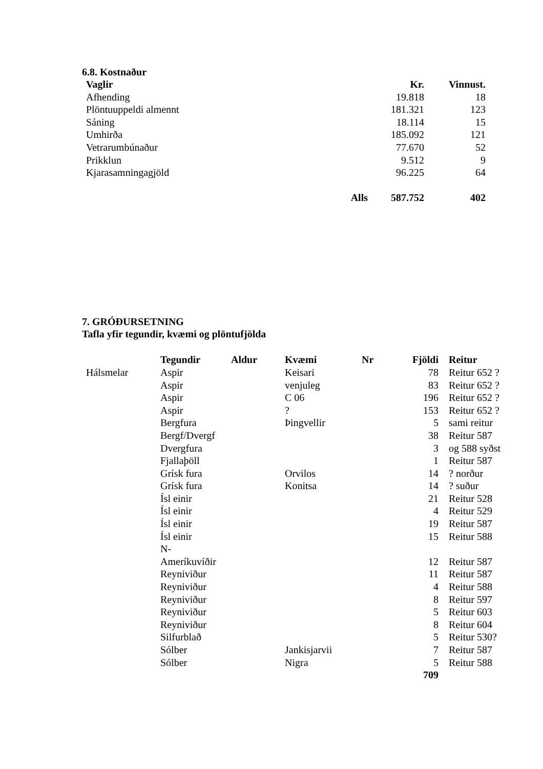6.8. Kostnaður
| Vaglir | | Kr. | Vinnust. |
| --- | --- | --- | --- |
| Afhending | | 19.818 | 18 |
| Plöntuuppeldi almennt | | 181.321 | 123 |
| Sáning | | 18.114 | 15 |
| Umhirða | | 185.092 | 121 |
| Vetrarumbúnaður | | 77.670 | 52 |
| Prikklun | | 9.512 | 9 |
| Kjarasamningagjöld | | 96.225 | 64 |
| | Alls | 587.752 | 402 |
7. GRÓÐURSETNING
Tafla yfir tegundir, kvæmi og plöntufjölda
| | Tegundir | Aldur | Kvæmi | Nr | Fjöldi | Reitur |
| --- | --- | --- | --- | --- | --- | --- |
| Hálsmelar | Aspir | | Keisari | | 78 | Reitur 652 ? |
| | Aspir | | venjuleg | | 83 | Reitur 652 ? |
| | Aspir | | C 06 | | 196 | Reitur 652 ? |
| | Aspir | | ? | | 153 | Reitur 652 ? |
| | Bergfura | | Þingvellir | | 5 | sami reitur |
| | Bergf/Dvergf | | | | 38 | Reitur 587 |
| | Dvergfura | | | | 3 | og 588 syðst |
| | Fjallaþöll | | | | 1 | Reitur 587 |
| | Grísk fura | | Orvilos | | 14 | ? norður |
| | Grísk fura | | Konitsa | | 14 | ? suður |
| | Ísl einir | | | | 21 | Reitur 528 |
| | Ísl einir | | | | 4 | Reitur 529 |
| | Ísl einir | | | | 19 | Reitur 587 |
| | Ísl einir | | | | 15 | Reitur 588 |
| | N- Ameríkuvíðir | | | | 12 | Reitur 587 |
| | Reyniviður | | | | 11 | Reitur 587 |
| | Reyniviður | | | | 4 | Reitur 588 |
| | Reyniviður | | | | 8 | Reitur 597 |
| | Reyniviður | | | | 5 | Reitur 603 |
| | Reyniviður | | | | 8 | Reitur 604 |
| | Silfurblað | | | | 5 | Reitur 530? |
| | Sólber | | Jankisjarvii | | 7 | Reitur 587 |
| | Sólber | | Nigra | | 5 | Reitur 588 |
| | | | | | 709 | |